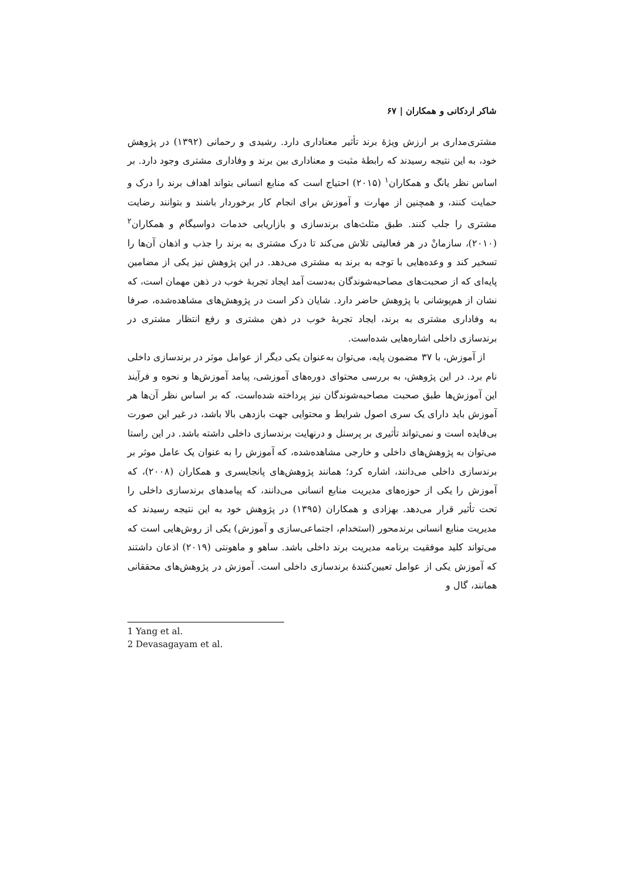شاکر اردکانی و همکاران | ۶۷
مشتری‌مداری بر ارزش ویژهٔ برند تأثیر معناداری دارد. رشیدی و رحمانی (۱۳۹۲) در پژوهش خود، به این نتیجه رسیدند که رابطهٔ مثبت و معناداری بین برند و وفاداری مشتری وجود دارد. بر اساس نظر یانگ و همکاران<sup>۱</sup> (۲۰۱۵) احتیاج است که منابع انسانی بتواند اهداف برند را درک و حمایت کنند، و همچنین از مهارت و آموزش برای انجام کار برخوردار باشند و بتوانند رضایت مشتری را جلب کنند. طبق مثلث‌های برندسازی و بازاریابی خدمات دواسیگام و همکاران<sup>۲</sup> (۲۰۱۰)، سازمانْ در هر فعالیتی تلاش می‌کند تا درک مشتری به برند را جذب و اذهان آن‌ها را تسخیر کند و وعده‌هایی با توجه به برند به مشتری می‌دهد. در این پژوهش نیز یکی از مضامین پایه‌ای که از صحبت‌های مصاحبه‌شوندگان به‌دست آمد ایجاد تجربهٔ خوب در ذهن مهمان است، که نشان از هم‌پوشانی با پژوهش حاضر دارد. شایان ذکر است در پژوهش‌های مشاهده‌شده، صرفا به وفاداری مشتری به برند، ایجاد تجربهٔ خوب در ذهن مشتری و رفع انتظار مشتری در برندسازی داخلی اشاره‌هایی شده‌است.
از آموزش، با ۳۷ مضمون پایه، می‌توان به‌عنوان یکی دیگر از عوامل موثر در برندسازی داخلی نام برد. در این پژوهش، به بررسی محتوای دوره‌های آموزشی، پیامد آموزش‌ها و نحوه و فرآیند این آموزش‌ها طبق صحبت مصاحبه‌شوندگان نیز پرداخته شده‌است، که بر اساس نظر آن‌ها هر آموزش باید دارای یک سری اصول شرایط و محتوایی جهت بازدهی بالا باشد، در غیر این صورت بی‌فایده است و نمی‌تواند تأثیری بر پرسنل و درنهایت برندسازی داخلی داشته باشد. در این راستا می‌توان به پژوهش‌های داخلی و خارجی مشاهده‌شده، که آموزش را به عنوان یک عامل موثر بر برندسازی داخلی می‌دانند، اشاره کرد؛ همانند پژوهش‌های پانجایسری و همکاران (۲۰۰۸)، که آموزش را یکی از حوزه‌های مدیریت منابع انسانی می‌دانند، که پیامدهای برندسازی داخلی را تحت تأثیر قرار می‌دهد. بهزادی و همکاران (۱۳۹۵) در پژوهش خود به این نتیجه رسیدند که مدیریت منابع انسانی برندمحور (استخدام، اجتماعی‌سازی و آموزش) یکی از روش‌هایی است که می‌تواند کلید موفقیت برنامه مدیریت برند داخلی باشد. ساهو و ماهونتی (۲۰۱۹) اذعان داشتند که آموزش یکی از عوامل تعیین‌کنندهٔ برندسازی داخلی است. آموزش در پژوهش‌های محققانی همانند، گال و
1 Yang et al.
2 Devasagayam et al.